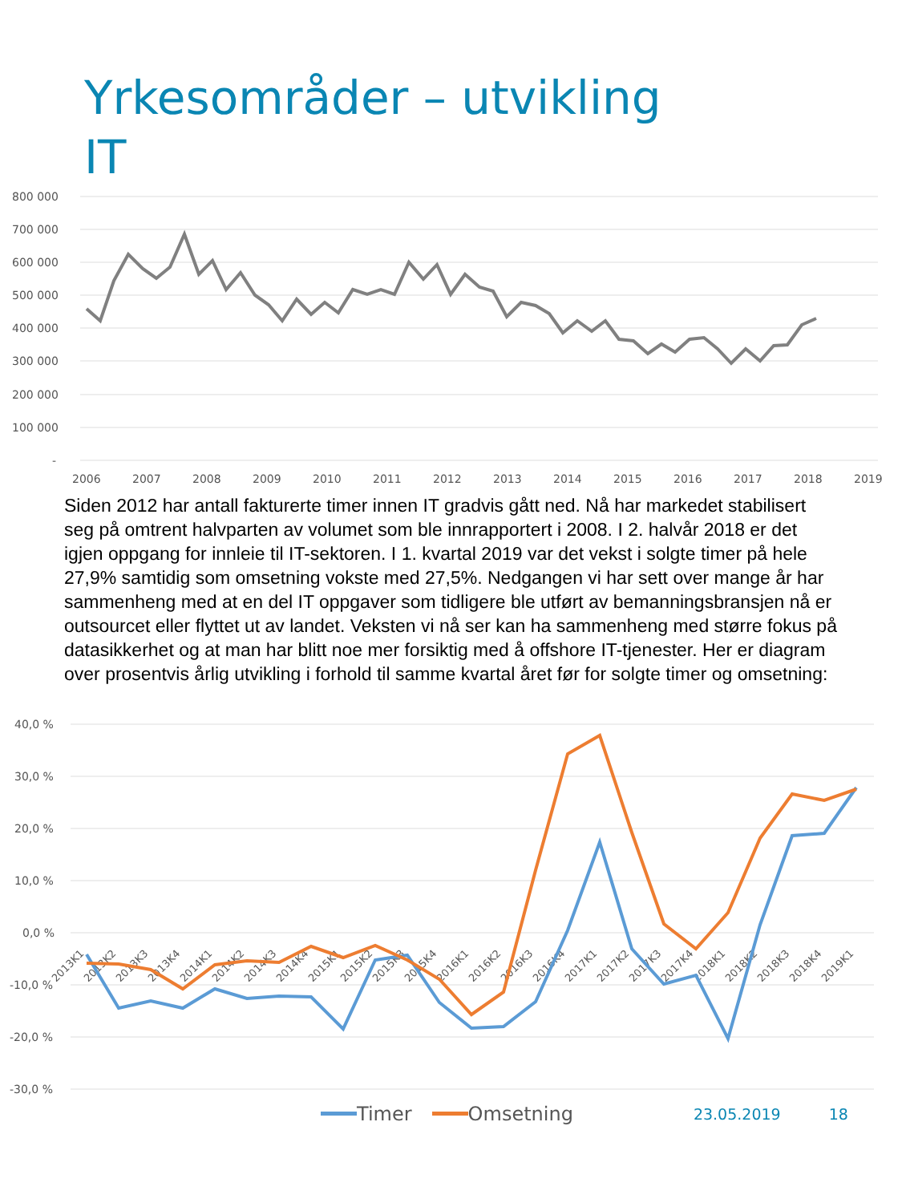Yrkesområder – utvikling
IT
800 000
700 000
600 000
500 000
400 000
300 000
200 000
100 000
-
2006
2007
2008
2009
2010
2011
2012
2013
2014
2015
2016
2017
2018
2019
Siden 2012 har antall fakturerte timer innen IT gradvis gått ned. Nå har markedet stabilisert seg på omtrent halvparten av volumet som ble innrapportert i 2008. I 2. halvår 2018 er det igjen oppgang for innleie til IT-sektoren. I 1. kvartal 2019 var det vekst i solgte timer på hele 27,9% samtidig som omsetning vokste med 27,5%. Nedgangen vi har sett over mange år har sammenheng med at en del IT oppgaver som tidligere ble utført av bemanningsbransjen nå er outsourcet eller flyttet ut av landet. Veksten vi nå ser kan ha sammenheng med større fokus på datasikkerhet og at man har blitt noe mer forsiktig med å offshore IT-tjenester. Her er diagram over prosentvis årlig utvikling i forhold til samme kvartal året før for solgte timer og omsetning:
40,0 %
30,0 %
20,0 %
10,0 %
0,0 %
-10,0 %
-20,0 %
-30,0 %
2013K1
2013K2
2013K3
2013K4
2014K1
2014K2
2014K3
2014K4
2015K1
2015K2
2015K3
2015K4
2016K1
2016K2
2016K3
2016K4
2017K1
2017K2
2017K3
2017K4
2018K1
2018K2
2018K3
2018K4
2019K1
Timer Omsetning 23.05.2019 18